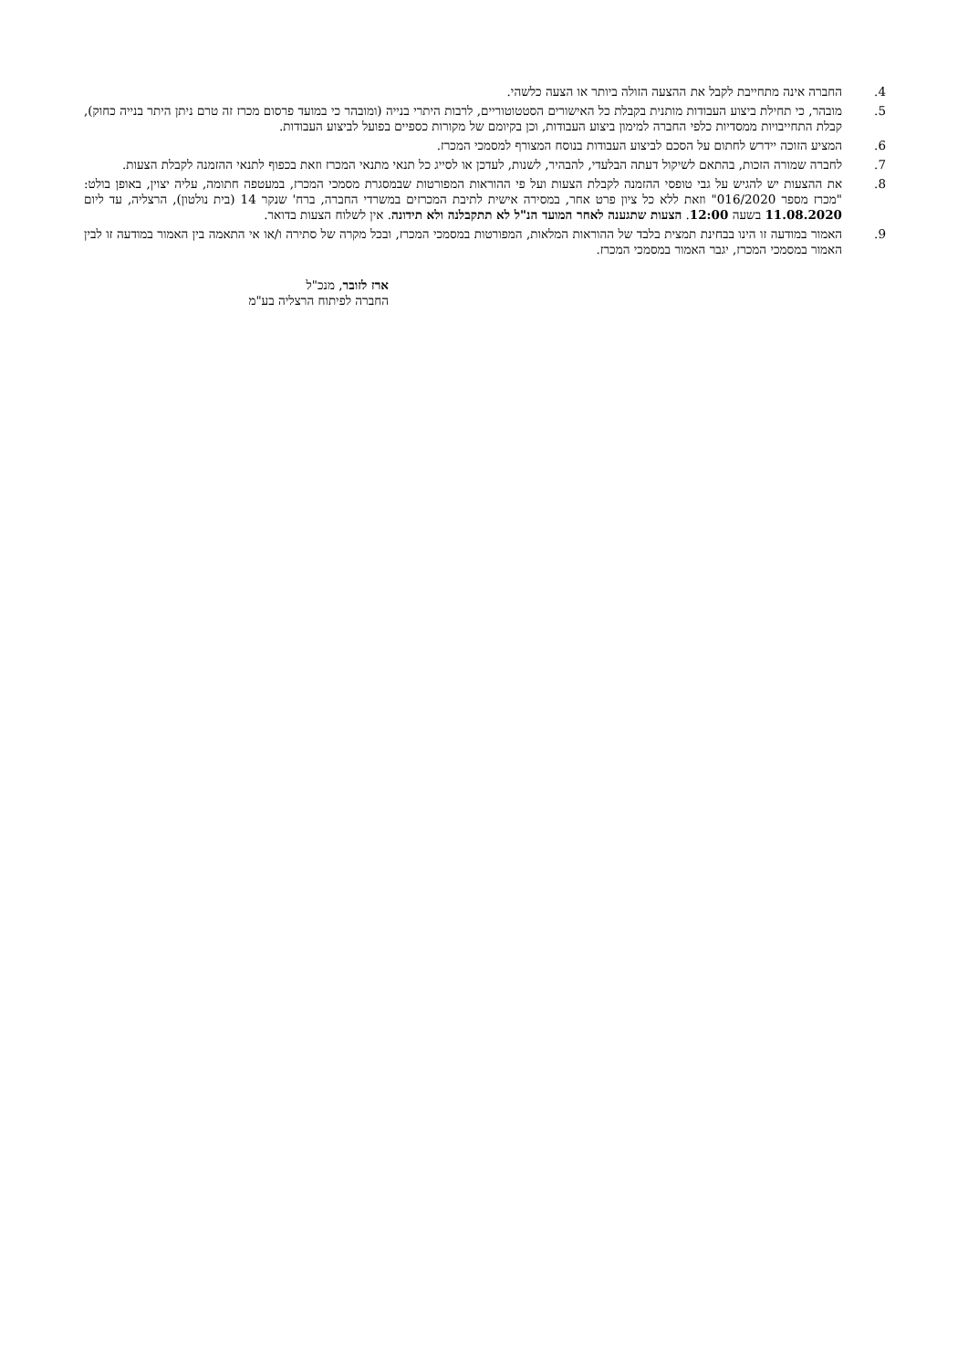4. החברה אינה מתחייבת לקבל את ההצעה הזולה ביותר או הצעה כלשהי.
5. מובהר, כי תחילת ביצוע העבודות מותנית בקבלת כל האישורים הסטטוטוריים, לרבות היתרי בנייה (ומובהר כי במועד פרסום מכרז זה טרם ניתן היתר בנייה כחוק), קבלת התחייבויות ממסדיות כלפי החברה למימון ביצוע העבודות, וכן בקיומם של מקורות כספיים בפועל לביצוע העבודות.
6. המציע הזוכה יידרש לחתום על הסכם לביצוע העבודות בנוסח המצורף למסמכי המכרז.
7. לחברה שמורה הזכות, בהתאם לשיקול דעתה הבלעדי, להבהיר, לשנות, לעדכן או לסייג כל תנאי מתנאי המכרז וזאת בכפוף לתנאי ההזמנה לקבלת הצעות.
8. את ההצעות יש להגיש על גבי טופסי ההזמנה לקבלת הצעות ועל פי ההוראות המפורטות שבמסגרת מסמכי המכרז, במעטפה חתומה, עליה יצוין, באופן בולט: "מכרז מספר 016/2020" וזאת ללא כל ציון פרט אחר, במסירה אישית לתיבת המכרזים במשרדי החברה, ברח' שנקר 14 (בית נולטון), הרצליה, עד ליום 11.08.2020 בשעה 12:00. הצעות שתגענה לאחר המועד הנ"ל לא תתקבלנה ולא תידונה. אין לשלוח הצעות בדואר.
9. האמור במודעה זו הינו בבחינת תמצית בלבד של ההוראות המלאות, המפורטות במסמכי המכרז, ובכל מקרה של סתירה ו/או אי התאמה בין האמור במודעה זו לבין האמור במסמכי המכרז, יגבר האמור במסמכי המכרז.
ארז לזובר, מנכ"ל
החברה לפיתוח הרצליה בע"מ